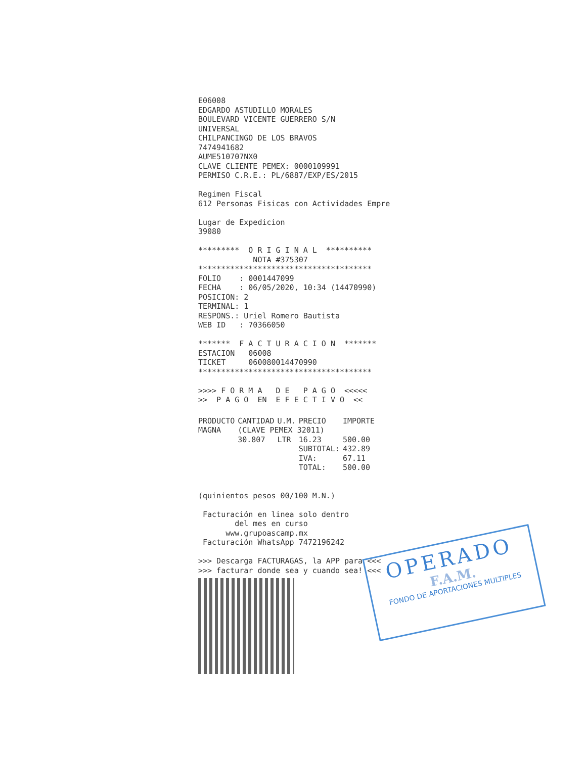E06008 EDGARDO ASTUDILLO MORALES BOULEVARD VICENTE GUERRERO S/N UNIVERSAL CHILPANCINGO DE LOS BRAVOS 7474941682 AUME510707NX0 CLAVE CLIENTE PEMEX: 0000109991 PERMISO C.R.E.: PL/6887/EXP/ES/2015 Regimen Fiscal 612 Personas Fisicas con Actividades Empre Lugar de Expedicion 39080 ********* O R I G I N A L ********** NOTA #375307 ************************************** FOLIO : 0001447099 FECHA : 06/05/2020, 10:34 (14470990) POSICION: 2 TERMINAL: 1 RESPONS.: Uriel Romero Bautista WEB ID : 70366050 ******* F A C T U R A C I O N ******* ESTACION 06008 TICKET 060080014470990 ************************************** >>>> F O R M A D E P A G O <<<<< >> P A G O EN E F E C T I V O <<
| PRODUCTO | CANTIDAD | U.M. | PRECIO | IMPORTE |
| --- | --- | --- | --- | --- |
| MAGNA | (CLAVE PEMEX 32011) | | | |
| | 30.807 | LTR | 16.23 | 500.00 |
| | | | SUBTOTAL: | 432.89 |
| | | | IVA: | 67.11 |
| | | | TOTAL: | 500.00 |
(quinientos pesos 00/100 M.N.) Facturación en linea solo dentro del mes en curso www.grupoascamp.mx Facturación WhatsApp 7472196242 >>> Descarga FACTURAGAS, la APP para <<< >>> facturar donde sea y cuando sea! <<<
OPERADO
F.A.M.
FONDO DE APORTACIONES MULTIPLES